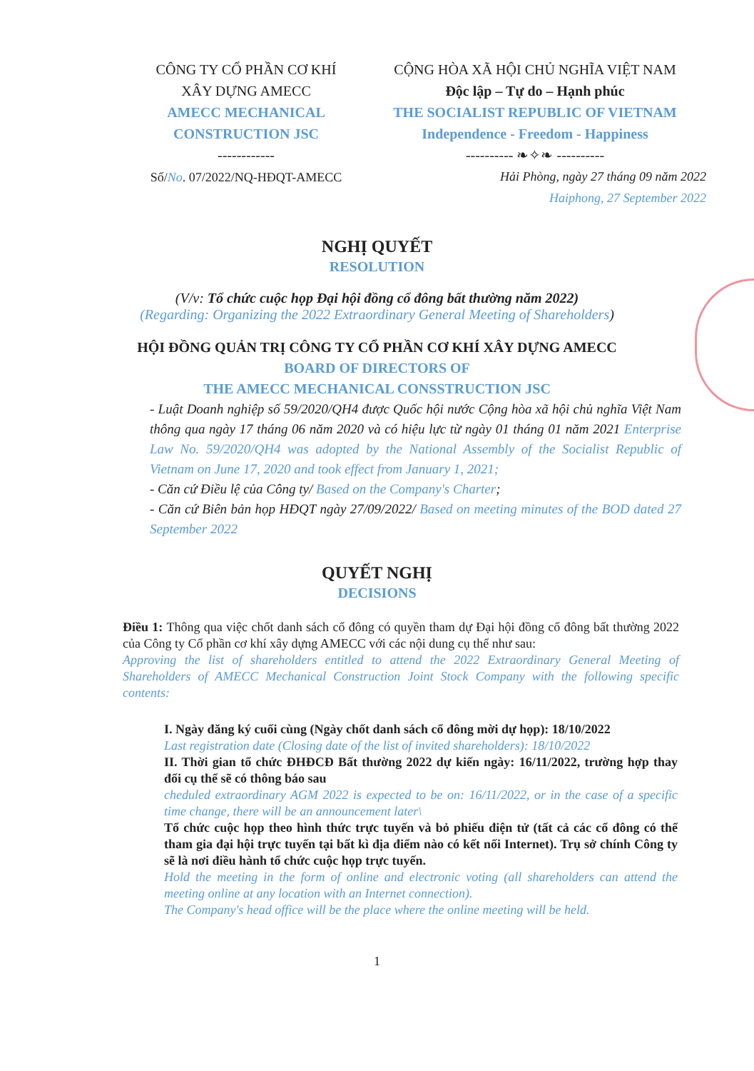CÔNG TY CỔ PHẦN CƠ KHÍ
XÂY DỰNG AMECC
AMECC MECHANICAL
CONSTRUCTION JSC
------------
Số/No. 07/2022/NQ-HĐQT-AMECC
CỘNG HÒA XÃ HỘI CHỦ NGHĨA VIỆT NAM
Độc lập – Tự do – Hạnh phúc
THE SOCIALIST REPUBLIC OF VIETNAM
Independence - Freedom - Happiness
---------- ❧✧❧ ----------
Hải Phòng, ngày 27 tháng 09 năm 2022
Haiphong, 27 September 2022
NGHỊ QUYẾT
RESOLUTION
(V/v: Tổ chức cuộc họp Đại hội đồng cổ đông bất thường năm 2022)
(Regarding: Organizing the 2022 Extraordinary General Meeting of Shareholders)
HỘI ĐỒNG QUẢN TRỊ CÔNG TY CỔ PHẦN CƠ KHÍ XÂY DỰNG AMECC
BOARD OF DIRECTORS OF
THE AMECC MECHANICAL CONSSTRUCTION JSC
- Luật Doanh nghiệp số 59/2020/QH4 được Quốc hội nước Cộng hòa xã hội chủ nghĩa Việt Nam thông qua ngày 17 tháng 06 năm 2020 và có hiệu lực từ ngày 01 tháng 01 năm 2021 Enterprise Law No. 59/2020/QH4 was adopted by the National Assembly of the Socialist Republic of Vietnam on June 17, 2020 and took effect from January 1, 2021;
- Căn cứ Điều lệ của Công ty/ Based on the Company's Charter;
- Căn cứ Biên bản họp HĐQT ngày 27/09/2022/ Based on meeting minutes of the BOD dated 27 September 2022
QUYẾT NGHỊ
DECISIONS
Điều 1: Thông qua việc chốt danh sách cổ đông có quyền tham dự Đại hội đồng cổ đông bất thường 2022 của Công ty Cổ phần cơ khí xây dựng AMECC với các nội dung cụ thể như sau:
Approving the list of shareholders entitled to attend the 2022 Extraordinary General Meeting of Shareholders of AMECC Mechanical Construction Joint Stock Company with the following specific contents:
I. Ngày đăng ký cuối cùng (Ngày chốt danh sách cổ đông mời dự họp): 18/10/2022
Last registration date (Closing date of the list of invited shareholders): 18/10/2022
II. Thời gian tổ chức ĐHĐCĐ Bất thường 2022 dự kiến ngày: 16/11/2022, trường hợp thay đổi cụ thể sẽ có thông báo sau
cheduled extraordinary AGM 2022 is expected to be on: 16/11/2022, or in the case of a specific time change, there will be an announcement later\
Tổ chức cuộc họp theo hình thức trực tuyến và bỏ phiếu điện tử (tất cả các cổ đông có thể tham gia đại hội trực tuyến tại bất kì địa điểm nào có kết nối Internet). Trụ sở chính Công ty sẽ là nơi điều hành tổ chức cuộc họp trực tuyến.
Hold the meeting in the form of online and electronic voting (all shareholders can attend the meeting online at any location with an Internet connection).
The Company's head office will be the place where the online meeting will be held.
1